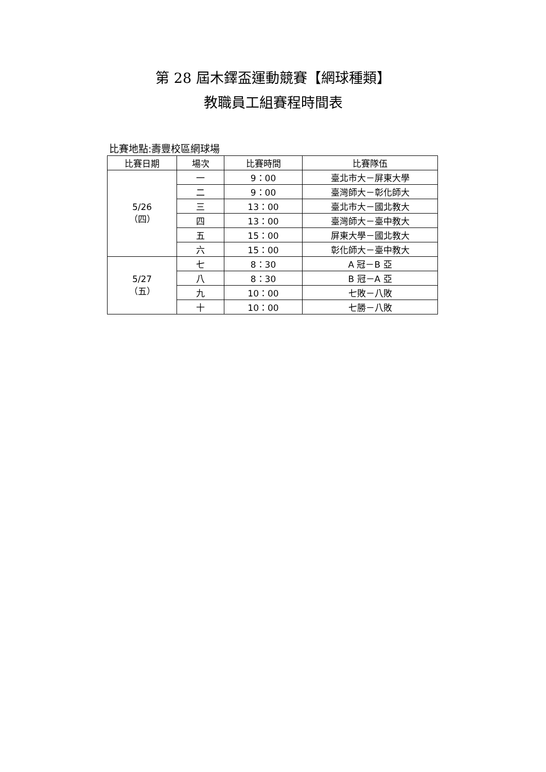第 28 屆木鐸盃運動競賽【網球種類】
教職員工組賽程時間表
比賽地點:壽豐校區網球場
| 比賽日期 | 場次 | 比賽時間 | 比賽隊伍 |
| --- | --- | --- | --- |
| 5/26 （四） | 一 | 9：00 | 臺北市大－屏東大學 |
| | 二 | 9：00 | 臺灣師大－彰化師大 |
| | 三 | 13：00 | 臺北市大－國北教大 |
| | 四 | 13：00 | 臺灣師大－臺中教大 |
| | 五 | 15：00 | 屏東大學－國北教大 |
| | 六 | 15：00 | 彰化師大－臺中教大 |
| 5/27 （五） | 七 | 8：30 | A 冠－B 亞 |
| | 八 | 8：30 | B 冠－A 亞 |
| | 九 | 10：00 | 七敗－八敗 |
| | 十 | 10：00 | 七勝－八敗 |